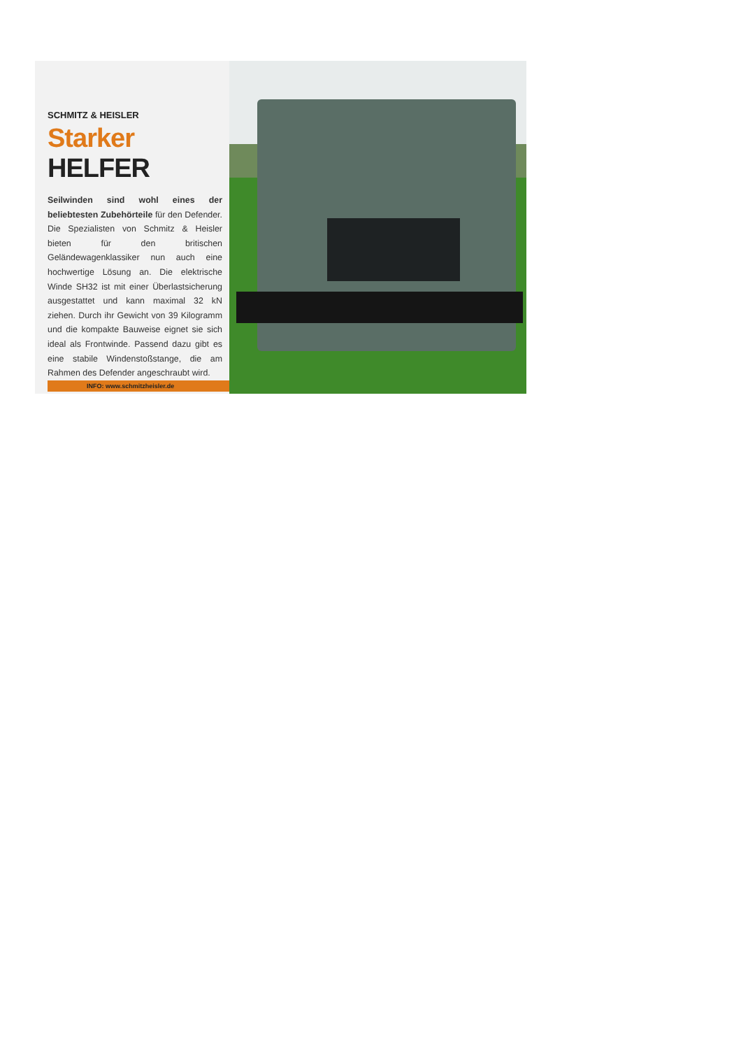SCHMITZ & HEISLER
Starker HELFER
Seilwinden sind wohl eines der beliebtesten Zubehörteile für den Defender. Die Spezialisten von Schmitz & Heisler bieten für den britischen Geländewagenklassiker nun auch eine hochwertige Lösung an. Die elektrische Winde SH32 ist mit einer Überlastsicherung ausgestattet und kann maximal 32 kN ziehen. Durch ihr Gewicht von 39 Kilogramm und die kompakte Bauweise eignet sie sich ideal als Frontwinde. Passend dazu gibt es eine stabile Windenstoßstange, die am Rahmen des Defender angeschraubt wird.
INFO: www.schmitzheisler.de